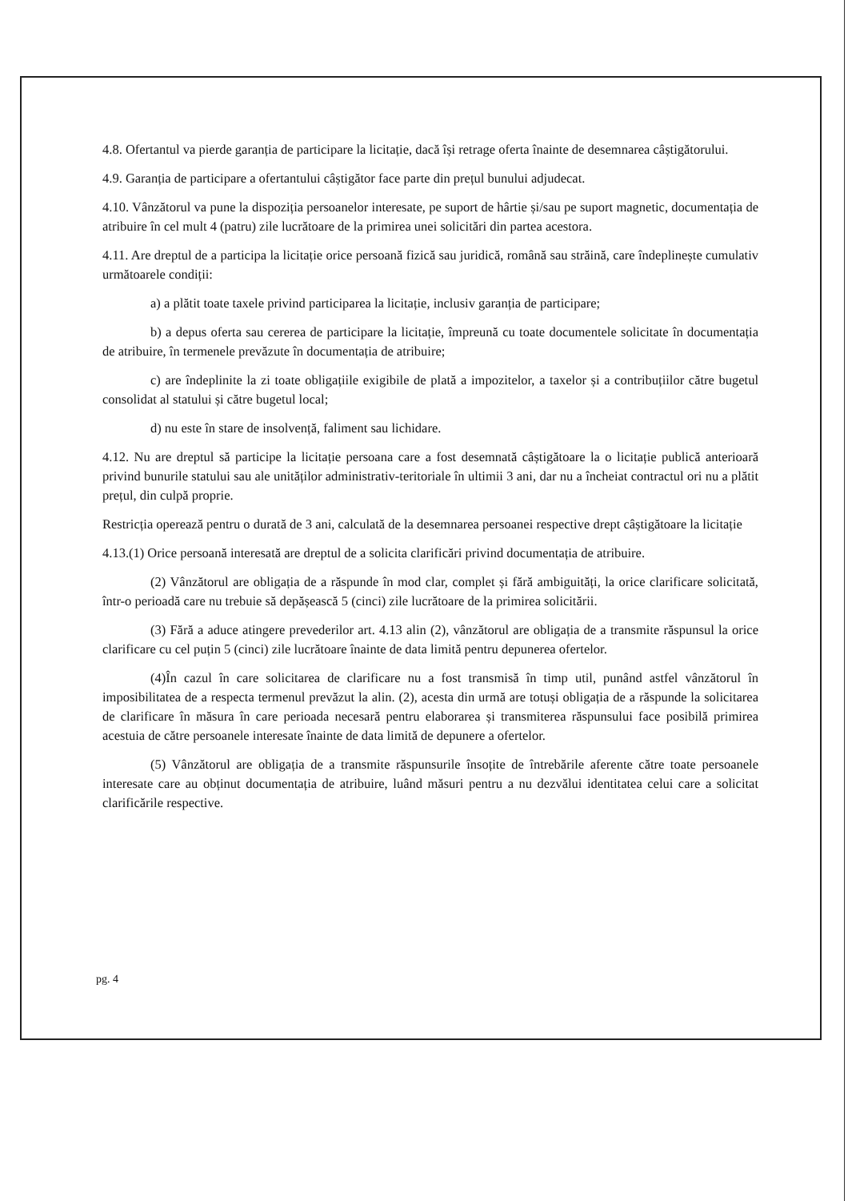4.8. Ofertantul va pierde garanția de participare la licitație, dacă își retrage oferta înainte de desemnarea câștigătorului.
4.9. Garanția de participare a ofertantului câștigător face parte din prețul bunului adjudecat.
4.10. Vânzătorul va pune la dispoziția persoanelor interesate, pe suport de hârtie și/sau pe suport magnetic, documentația de atribuire în cel mult 4 (patru) zile lucrătoare de la primirea unei solicitări din partea acestora.
4.11. Are dreptul de a participa la licitație orice persoană fizică sau juridică, română sau străină, care îndeplinește cumulativ următoarele condiții:
a) a plătit toate taxele privind participarea la licitație, inclusiv garanția de participare;
b) a depus oferta sau cererea de participare la licitație, împreună cu toate documentele solicitate în documentația de atribuire, în termenele prevăzute în documentația de atribuire;
c) are îndeplinite la zi toate obligațiile exigibile de plată a impozitelor, a taxelor și a contribuțiilor către bugetul consolidat al statului și către bugetul local;
d) nu este în stare de insolvență, faliment sau lichidare.
4.12. Nu are dreptul să participe la licitație persoana care a fost desemnată câștigătoare la o licitație publică anterioară privind bunurile statului sau ale unităților administrativ-teritoriale în ultimii 3 ani, dar nu a încheiat contractul ori nu a plătit prețul, din culpă proprie.
Restricția operează pentru o durată de 3 ani, calculată de la desemnarea persoanei respective drept câștigătoare la licitație
4.13.(1) Orice persoană interesată are dreptul de a solicita clarificări privind documentația de atribuire.
(2) Vânzătorul are obligația de a răspunde în mod clar, complet și fără ambiguități, la orice clarificare solicitată, într-o perioadă care nu trebuie să depășească 5 (cinci) zile lucrătoare de la primirea solicitării.
(3) Fără a aduce atingere prevederilor art. 4.13 alin (2), vânzătorul are obligația de a transmite răspunsul la orice clarificare cu cel puțin 5 (cinci) zile lucrătoare înainte de data limită pentru depunerea ofertelor.
(4)În cazul în care solicitarea de clarificare nu a fost transmisă în timp util, punând astfel vânzătorul în imposibilitatea de a respecta termenul prevăzut la alin. (2), acesta din urmă are totuși obligația de a răspunde la solicitarea de clarificare în măsura în care perioada necesară pentru elaborarea și transmiterea răspunsului face posibilă primirea acestuia de către persoanele interesate înainte de data limită de depunere a ofertelor.
(5) Vânzătorul are obligația de a transmite răspunsurile însoțite de întrebările aferente către toate persoanele interesate care au obținut documentația de atribuire, luând măsuri pentru a nu dezvălui identitatea celui care a solicitat clarificările respective.
pg. 4